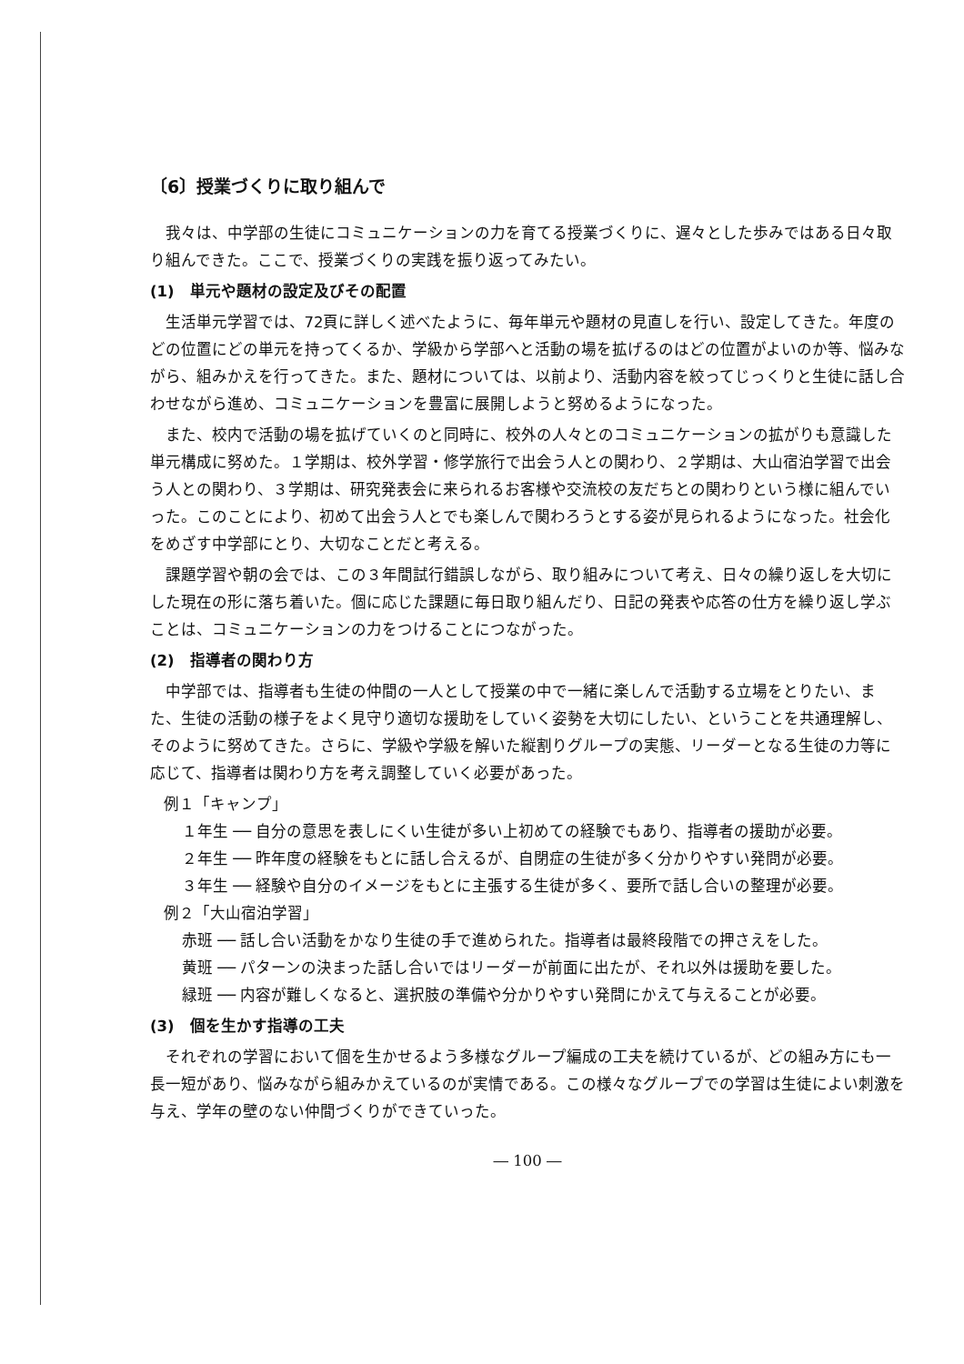〔6〕授業づくりに取り組んで
我々は、中学部の生徒にコミュニケーションの力を育てる授業づくりに、遅々とした歩みではある日々取り組んできた。ここで、授業づくりの実践を振り返ってみたい。
(1)　単元や題材の設定及びその配置
生活単元学習では、72頁に詳しく述べたように、毎年単元や題材の見直しを行い、設定してきた。年度のどの位置にどの単元を持ってくるか、学級から学部へと活動の場を拡げるのはどの位置がよいのか等、悩みながら、組みかえを行ってきた。また、題材については、以前より、活動内容を絞ってじっくりと生徒に話し合わせながら進め、コミュニケーションを豊富に展開しようと努めるようになった。
また、校内で活動の場を拡げていくのと同時に、校外の人々とのコミュニケーションの拡がりも意識した単元構成に努めた。１学期は、校外学習・修学旅行で出会う人との関わり、２学期は、大山宿泊学習で出会う人との関わり、３学期は、研究発表会に来られるお客様や交流校の友だちとの関わりという様に組んでいった。このことにより、初めて出会う人とでも楽しんで関わろうとする姿が見られるようになった。社会化をめざす中学部にとり、大切なことだと考える。
課題学習や朝の会では、この３年間試行錯誤しながら、取り組みについて考え、日々の繰り返しを大切にした現在の形に落ち着いた。個に応じた課題に毎日取り組んだり、日記の発表や応答の仕方を繰り返し学ぶことは、コミュニケーションの力をつけることにつながった。
(2)　指導者の関わり方
中学部では、指導者も生徒の仲間の一人として授業の中で一緒に楽しんで活動する立場をとりたい、また、生徒の活動の様子をよく見守り適切な援助をしていく姿勢を大切にしたい、ということを共通理解し、そのように努めてきた。さらに、学級や学級を解いた縦割りグループの実態、リーダーとなる生徒の力等に応じて、指導者は関わり方を考え調整していく必要があった。
例１「キャンプ」
１年生 ── 自分の意思を表しにくい生徒が多い上初めての経験でもあり、指導者の援助が必要。
２年生 ── 昨年度の経験をもとに話し合えるが、自閉症の生徒が多く分かりやすい発問が必要。
３年生 ── 経験や自分のイメージをもとに主張する生徒が多く、要所で話し合いの整理が必要。
例２「大山宿泊学習」
赤班 ── 話し合い活動をかなり生徒の手で進められた。指導者は最終段階での押さえをした。
黄班 ── パターンの決まった話し合いではリーダーが前面に出たが、それ以外は援助を要した。
緑班 ── 内容が難しくなると、選択肢の準備や分かりやすい発問にかえて与えることが必要。
(3)　個を生かす指導の工夫
それぞれの学習において個を生かせるよう多様なグループ編成の工夫を続けているが、どの組み方にも一長一短があり、悩みながら組みかえているのが実情である。この様々なグループでの学習は生徒によい刺激を与え、学年の壁のない仲間づくりができていった。
― 100 ―